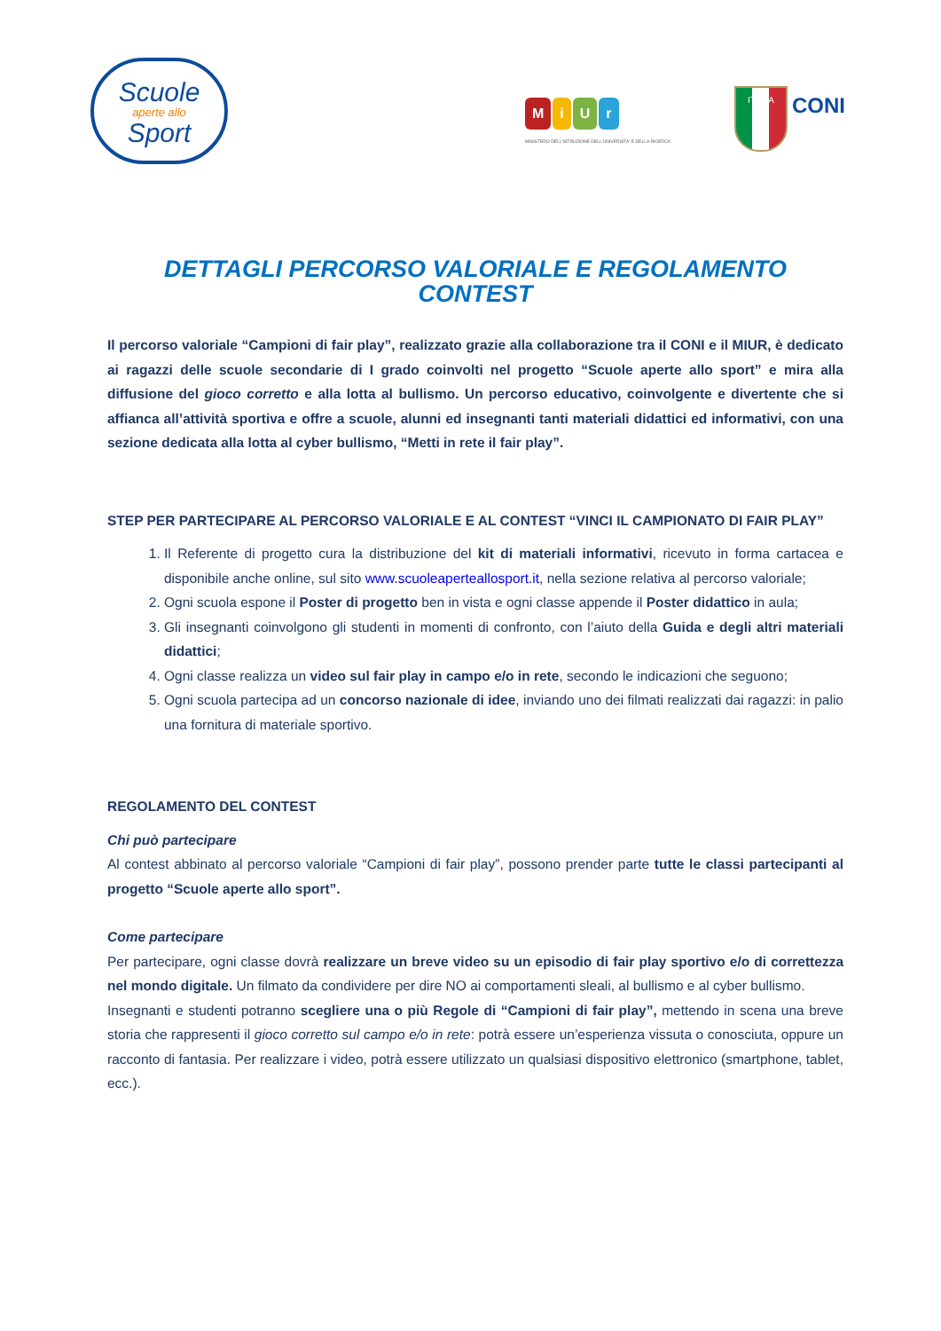Scuole
aperte allo
Sport
MiUr
MINISTERO DELL'ISTRUZIONE DELL'UNIVERSITA' E DELLA RICERCA
ITALIA
CONI
DETTAGLI PERCORSO VALORIALE E REGOLAMENTO CONTEST
Il percorso valoriale “Campioni di fair play”, realizzato grazie alla collaborazione tra il CONI e il MIUR, è dedicato ai ragazzi delle scuole secondarie di I grado coinvolti nel progetto “Scuole aperte allo sport” e mira alla diffusione del gioco corretto e alla lotta al bullismo. Un percorso educativo, coinvolgente e divertente che si affianca all’attività sportiva e offre a scuole, alunni ed insegnanti tanti materiali didattici ed informativi, con una sezione dedicata alla lotta al cyber bullismo, “Metti in rete il fair play”.
STEP PER PARTECIPARE AL PERCORSO VALORIALE E AL CONTEST “VINCI IL CAMPIONATO DI FAIR PLAY”
1. Il Referente di progetto cura la distribuzione del kit di materiali informativi, ricevuto in forma cartacea e disponibile anche online, sul sito www.scuoleaperteallosport.it, nella sezione relativa al percorso valoriale;
2. Ogni scuola espone il Poster di progetto ben in vista e ogni classe appende il Poster didattico in aula;
3. Gli insegnanti coinvolgono gli studenti in momenti di confronto, con l’aiuto della Guida e degli altri materiali didattici;
4. Ogni classe realizza un video sul fair play in campo e/o in rete, secondo le indicazioni che seguono;
5. Ogni scuola partecipa ad un concorso nazionale di idee, inviando uno dei filmati realizzati dai ragazzi: in palio una fornitura di materiale sportivo.
REGOLAMENTO DEL CONTEST
Chi può partecipare
Al contest abbinato al percorso valoriale “Campioni di fair play”, possono prender parte tutte le classi partecipanti al progetto “Scuole aperte allo sport”.
Come partecipare
Per partecipare, ogni classe dovrà realizzare un breve video su un episodio di fair play sportivo e/o di correttezza nel mondo digitale. Un filmato da condividere per dire NO ai comportamenti sleali, al bullismo e al cyber bullismo.
Insegnanti e studenti potranno scegliere una o più Regole di “Campioni di fair play”, mettendo in scena una breve storia che rappresenti il gioco corretto sul campo e/o in rete: potrà essere un’esperienza vissuta o conosciuta, oppure un racconto di fantasia. Per realizzare i video, potrà essere utilizzato un qualsiasi dispositivo elettronico (smartphone, tablet, ecc.).